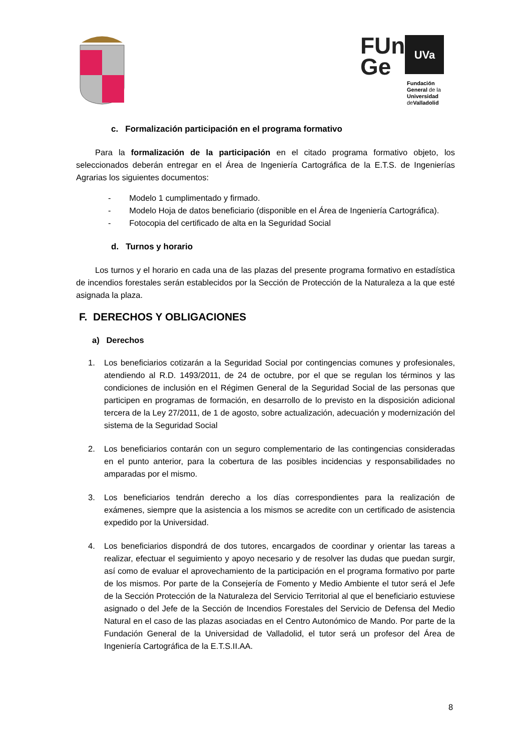FUn
Ge
UVa
Fundación
General de la
Universidad
deValladolid
c. Formalización participación en el programa formativo
Para la formalización de la participación en el citado programa formativo objeto, los seleccionados deberán entregar en el Área de Ingeniería Cartográfica de la E.T.S. de Ingenierías Agrarias los siguientes documentos:
- Modelo 1 cumplimentado y firmado.
- Modelo Hoja de datos beneficiario (disponible en el Área de Ingeniería Cartográfica).
- Fotocopia del certificado de alta en la Seguridad Social
d. Turnos y horario
Los turnos y el horario en cada una de las plazas del presente programa formativo en estadística de incendios forestales serán establecidos por la Sección de Protección de la Naturaleza a la que esté asignada la plaza.
F. DERECHOS Y OBLIGACIONES
a) Derechos
1. Los beneficiarios cotizarán a la Seguridad Social por contingencias comunes y profesionales, atendiendo al R.D. 1493/2011, de 24 de octubre, por el que se regulan los términos y las condiciones de inclusión en el Régimen General de la Seguridad Social de las personas que participen en programas de formación, en desarrollo de lo previsto en la disposición adicional tercera de la Ley 27/2011, de 1 de agosto, sobre actualización, adecuación y modernización del sistema de la Seguridad Social
2. Los beneficiarios contarán con un seguro complementario de las contingencias consideradas en el punto anterior, para la cobertura de las posibles incidencias y responsabilidades no amparadas por el mismo.
3. Los beneficiarios tendrán derecho a los días correspondientes para la realización de exámenes, siempre que la asistencia a los mismos se acredite con un certificado de asistencia expedido por la Universidad.
4. Los beneficiarios dispondrá de dos tutores, encargados de coordinar y orientar las tareas a realizar, efectuar el seguimiento y apoyo necesario y de resolver las dudas que puedan surgir, así como de evaluar el aprovechamiento de la participación en el programa formativo por parte de los mismos. Por parte de la Consejería de Fomento y Medio Ambiente el tutor será el Jefe de la Sección Protección de la Naturaleza del Servicio Territorial al que el beneficiario estuviese asignado o del Jefe de la Sección de Incendios Forestales del Servicio de Defensa del Medio Natural en el caso de las plazas asociadas en el Centro Autonómico de Mando. Por parte de la Fundación General de la Universidad de Valladolid, el tutor será un profesor del Área de Ingeniería Cartográfica de la E.T.S.II.AA.
8